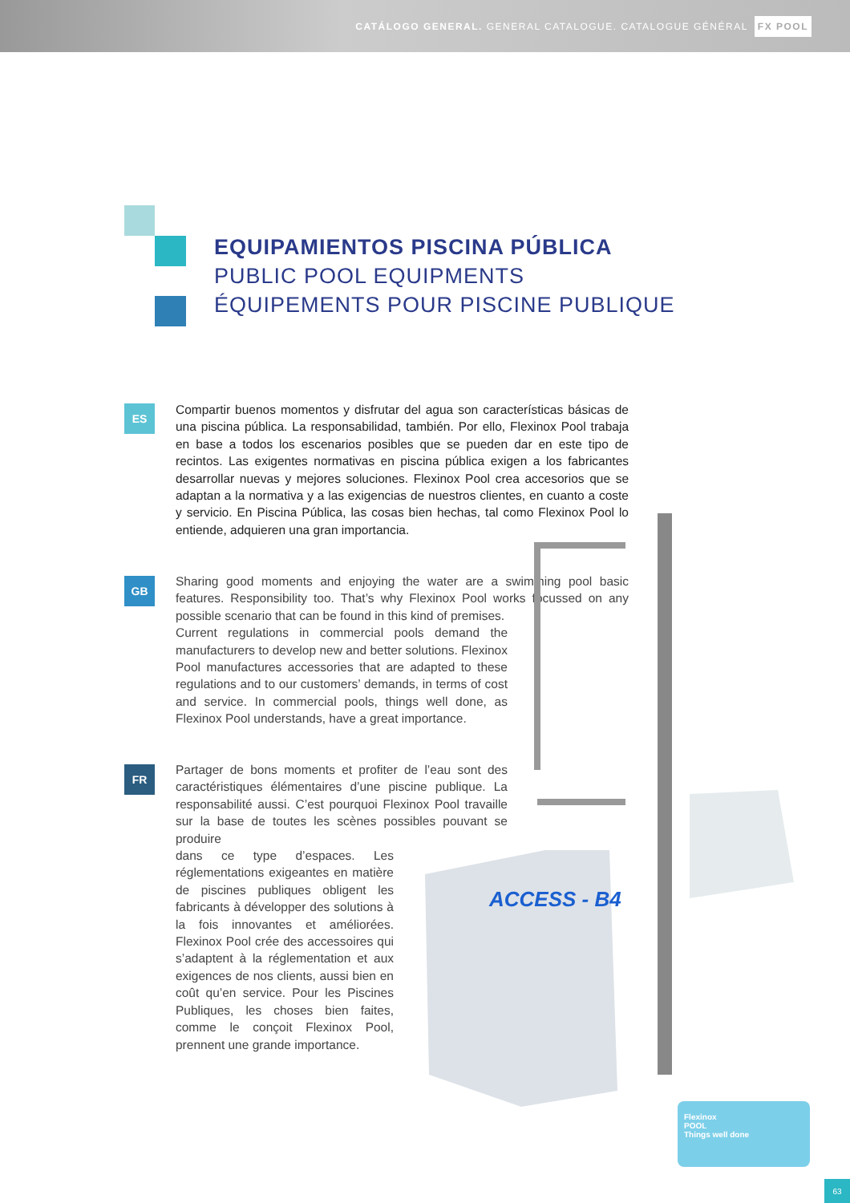CATÁLOGO GENERAL. GENERAL CATALOGUE. CATALOGUE GÉNÉRAL FX POOL
EQUIPAMIENTOS PISCINA PÚBLICA
PUBLIC POOL EQUIPMENTS
ÉQUIPEMENTS POUR PISCINE PUBLIQUE
ES
Compartir buenos momentos y disfrutar del agua son características básicas de una piscina pública. La responsabilidad, también. Por ello, Flexinox Pool trabaja en base a todos los escenarios posibles que se pueden dar en este tipo de recintos. Las exigentes normativas en piscina pública exigen a los fabricantes desarrollar nuevas y mejores soluciones. Flexinox Pool crea accesorios que se adaptan a la normativa y a las exigencias de nuestros clientes, en cuanto a coste y servicio. En Piscina Pública, las cosas bien hechas, tal como Flexinox Pool lo entiende, adquieren una gran importancia.
GB
Sharing good moments and enjoying the water are a swimming pool basic features. Responsibility too. That’s why Flexinox Pool works focussed on any possible scenario that can be found in this kind of premises.
Current regulations in commercial pools demand the manufacturers to develop new and better solutions. Flexinox Pool manufactures accessories that are adapted to these regulations and to our customers’ demands, in terms of cost and service. In commercial pools, things well done, as Flexinox Pool understands, have a great importance.
FR
Partager de bons moments et profiter de l’eau sont des caractéristiques élémentaires d’une piscine publique. La responsabilité aussi. C’est pourquoi Flexinox Pool travaille sur la base de toutes les scènes possibles pouvant se produire
dans ce type d’espaces. Les réglementations exigeantes en matière de piscines publiques obligent les fabricants à développer des solutions à la fois innovantes et améliorées. Flexinox Pool crée des accessoires qui s’adaptent à la réglementation et aux exigences de nos clients, aussi bien en coût qu’en service. Pour les Piscines Publiques, les choses bien faites, comme le conçoit Flexinox Pool, prennent une grande importance.
ACCESS - B4
Flexinox
POOL
Things well done
63